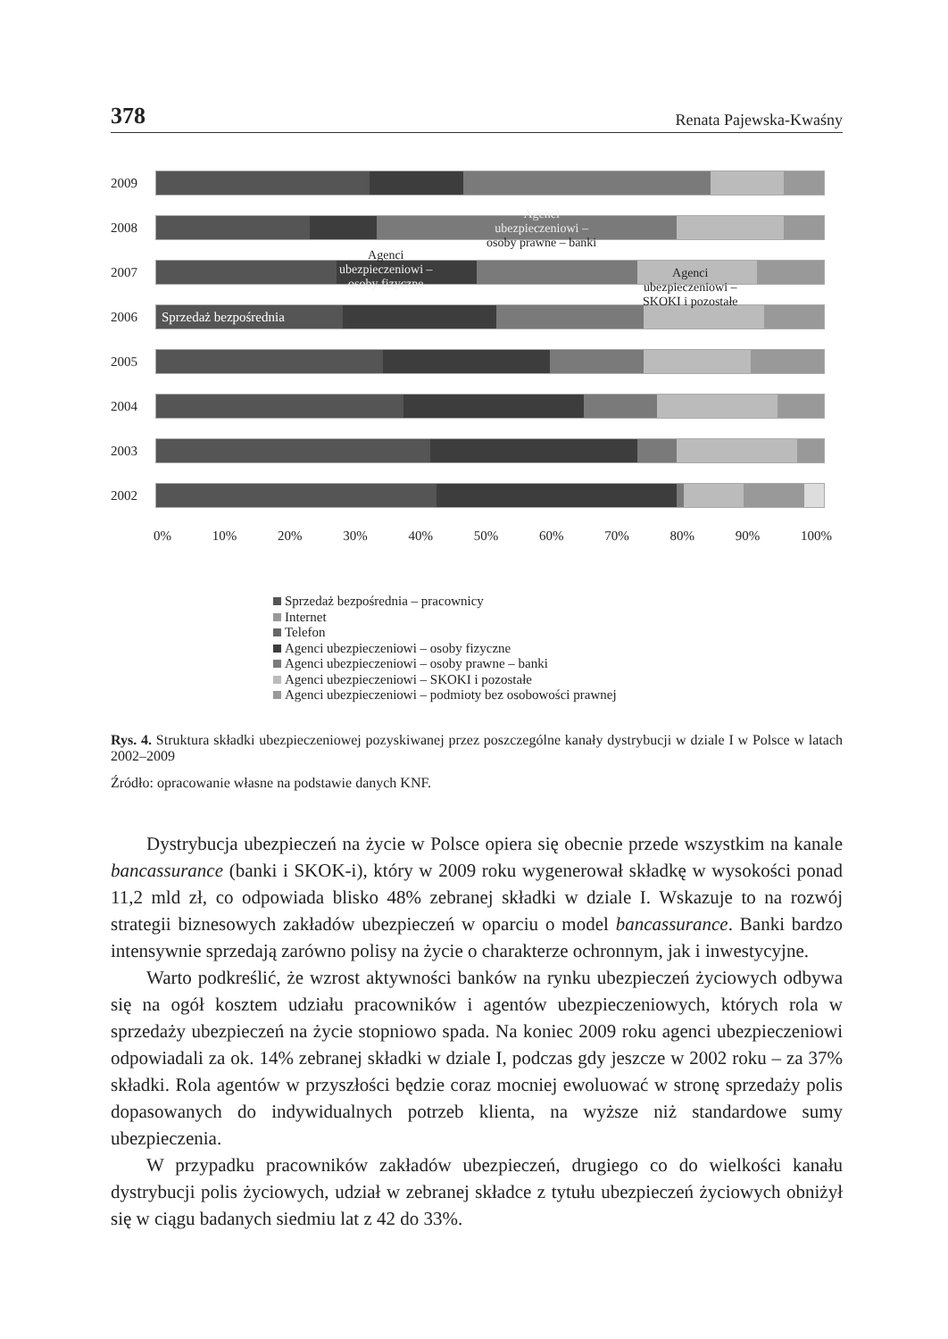378 Renata Pajewska-Kwaśny
2009
2008
2007
2006
Sprzedaż bezpośrednia
2005
2004
2003
2002
0% 10% 20% 30% 40% 50% 60% 70% 80% 90% 100%
Agenci
ubezpieczeniowi –
osoby prawne – banki
Agenci
ubezpieczeniowi –
osoby fizyczne
Agenci
ubezpieczeniowi –
SKOKI i pozostałe
Sprzedaż bezpośrednia – pracownicy
Internet
Telefon
Agenci ubezpieczeniowi – osoby fizyczne
Agenci ubezpieczeniowi – osoby prawne – banki
Agenci ubezpieczeniowi – SKOKI i pozostałe
Agenci ubezpieczeniowi – podmioty bez osobowości prawnej
Rys. 4. Struktura składki ubezpieczeniowej pozyskiwanej przez poszczególne kanały dystrybucji w dziale I w Polsce w latach 2002–2009
Źródło: opracowanie własne na podstawie danych KNF.
Dystrybucja ubezpieczeń na życie w Polsce opiera się obecnie przede wszystkim na kanale bancassurance (banki i SKOK-i), który w 2009 roku wygenerował składkę w wysokości ponad 11,2 mld zł, co odpowiada blisko 48% zebranej składki w dziale I. Wskazuje to na rozwój strategii biznesowych zakładów ubezpieczeń w oparciu o model bancassurance. Banki bardzo intensywnie sprzedają zarówno polisy na życie o charakterze ochronnym, jak i inwestycyjne.
Warto podkreślić, że wzrost aktywności banków na rynku ubezpieczeń życiowych odbywa się na ogół kosztem udziału pracowników i agentów ubezpieczeniowych, których rola w sprzedaży ubezpieczeń na życie stopniowo spada. Na koniec 2009 roku agenci ubezpieczeniowi odpowiadali za ok. 14% zebranej składki w dziale I, podczas gdy jeszcze w 2002 roku – za 37% składki. Rola agentów w przyszłości będzie coraz mocniej ewoluować w stronę sprzedaży polis dopasowanych do indywidualnych potrzeb klienta, na wyższe niż standardowe sumy ubezpieczenia.
W przypadku pracowników zakładów ubezpieczeń, drugiego co do wielkości kanału dystrybucji polis życiowych, udział w zebranej składce z tytułu ubezpieczeń życiowych obniżył się w ciągu badanych siedmiu lat z 42 do 33%.